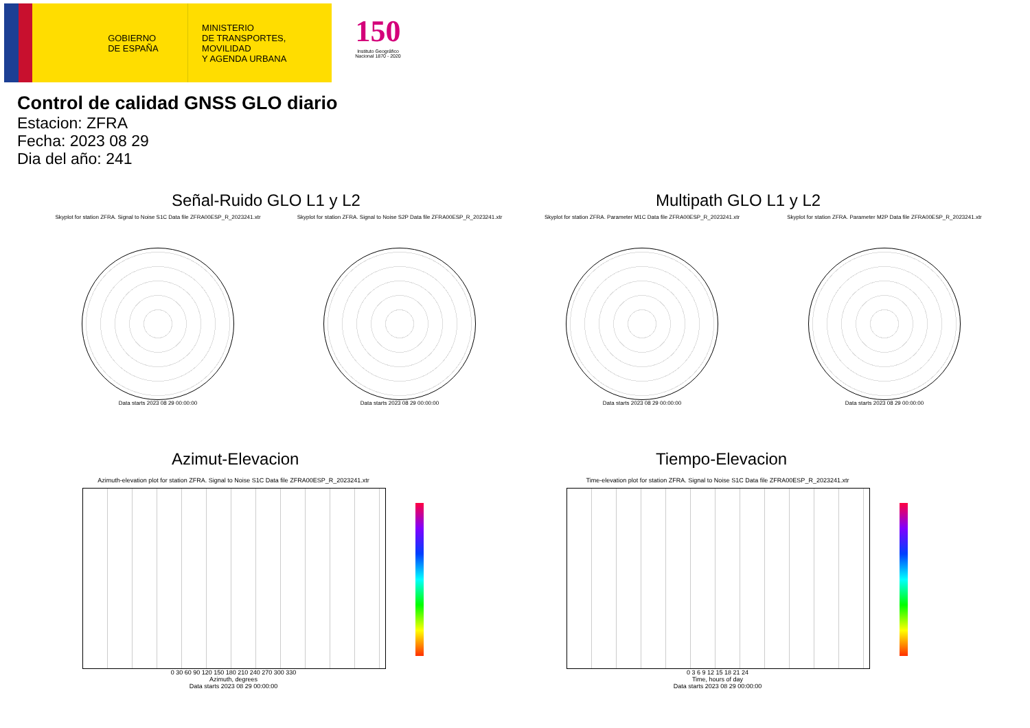GOBIERNO DE ESPAÑA
MINISTERIO
DE TRANSPORTES, MOVILIDAD
Y AGENDA URBANA
150
Instituto Geográfico Nacional 1870 - 2020
Control de calidad GNSS GLO diario
Estacion: ZFRA
Fecha: 2023 08 29
Dia del año: 241
Señal-Ruido GLO L1 y L2 Multipath GLO L1 y L2
Skyplot for station ZFRA. Signal to Noise S1C Data file ZFRA00ESP_R_2023241.xtr
Data starts 2023 08 29 00:00:00
Skyplot for station ZFRA. Signal to Noise S2P Data file ZFRA00ESP_R_2023241.xtr
Data starts 2023 08 29 00:00:00
Skyplot for station ZFRA. Parameter M1C Data file ZFRA00ESP_R_2023241.xtr
Data starts 2023 08 29 00:00:00
Skyplot for station ZFRA. Parameter M2P Data file ZFRA00ESP_R_2023241.xtr
Data starts 2023 08 29 00:00:00
Azimut-Elevacion Tiempo-Elevacion
Azimuth-elevation plot for station ZFRA. Signal to Noise S1C Data file ZFRA00ESP_R_2023241.xtr
0 30 60 90 120 150 180 210 240 270 300 330
Azimuth, degrees
Data starts 2023 08 29 00:00:00
Time-elevation plot for station ZFRA. Signal to Noise S1C Data file ZFRA00ESP_R_2023241.xtr
0 3 6 9 12 15 18 21 24
Time, hours of day
Data starts 2023 08 29 00:00:00